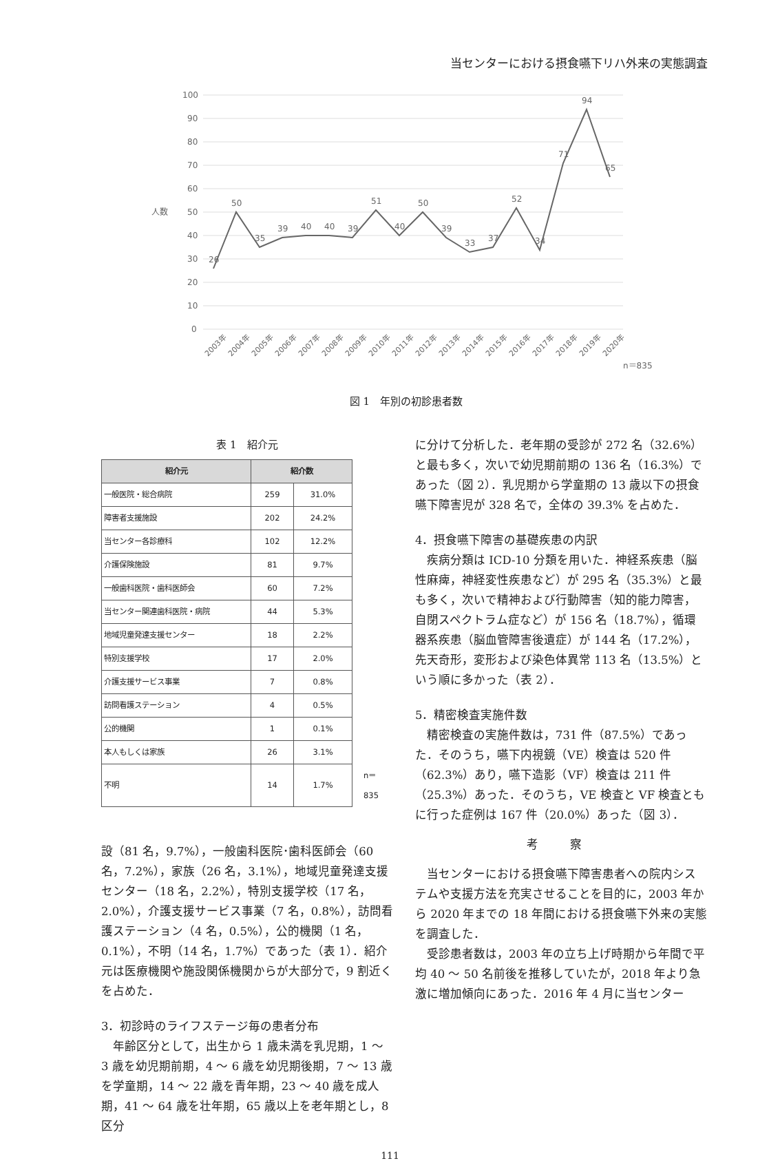当センターにおける摂食嚥下リハ外来の実態調査
100
90
80
70
60
50
40
30
20
10
0
人数
26
50
35
39
40
40
39
51
40
50
39
33
37
52
34
71
94
65
2003年
2004年
2005年
2006年
2007年
2008年
2009年
2010年
2011年
2012年
2013年
2014年
2015年
2016年
2017年
2018年
2019年
2020年
n＝835
図 1　年別の初診患者数
表 1　紹介元
| 紹介元 | 紹介数 | | |
| 一般医院・総合病院 | 259 | 31.0% | |
| 障害者支援施設 | 202 | 24.2% | |
| 当センター各診療科 | 102 | 12.2% | |
| 介護保険施設 | 81 | 9.7% | |
| 一般歯科医院・歯科医師会 | 60 | 7.2% | |
| 当センター関連歯科医院・病院 | 44 | 5.3% | |
| 地域児童発達支援センター | 18 | 2.2% | |
| 特別支援学校 | 17 | 2.0% | |
| 介護支援サービス事業 | 7 | 0.8% | |
| 訪問看護ステーション | 4 | 0.5% | |
| 公的機関 | 1 | 0.1% | |
| 本人もしくは家族 | 26 | 3.1% | |
| 不明 | 14 | 1.7% | n＝835 |
設（81 名，9.7%），一般歯科医院･歯科医師会（60 名，7.2%），家族（26 名，3.1%），地域児童発達支援センター（18 名，2.2%），特別支援学校（17 名，2.0%），介護支援サービス事業（7 名，0.8%），訪問看護ステーション（4 名，0.5%），公的機関（1 名，0.1%），不明（14 名，1.7%）であった（表 1）．紹介元は医療機関や施設関係機関からが大部分で，9 割近くを占めた．
3．初診時のライフステージ毎の患者分布
　年齢区分として，出生から 1 歳未満を乳児期，1 ～ 3 歳を幼児期前期，4 ～ 6 歳を幼児期後期，7 ～ 13 歳を学童期，14 ～ 22 歳を青年期，23 ～ 40 歳を成人期，41 ～ 64 歳を壮年期，65 歳以上を老年期とし，8 区分
に分けて分析した．老年期の受診が 272 名（32.6%）と最も多く，次いで幼児期前期の 136 名（16.3%）であった（図 2）．乳児期から学童期の 13 歳以下の摂食嚥下障害児が 328 名で，全体の 39.3% を占めた．
4．摂食嚥下障害の基礎疾患の内訳
　疾病分類は ICD-10 分類を用いた．神経系疾患（脳性麻痺，神経変性疾患など）が 295 名（35.3%）と最も多く，次いで精神および行動障害（知的能力障害，自閉スペクトラム症など）が 156 名（18.7%），循環器系疾患（脳血管障害後遺症）が 144 名（17.2%），先天奇形，変形および染色体異常 113 名（13.5%）という順に多かった（表 2）．
5．精密検査実施件数
　精密検査の実施件数は，731 件（87.5%）であった．そのうち，嚥下内視鏡（VE）検査は 520 件（62.3%）あり，嚥下造影（VF）検査は 211 件（25.3%）あった．そのうち，VE 検査と VF 検査ともに行った症例は 167 件（20.0%）あった（図 3）．
考 察
　当センターにおける摂食嚥下障害患者への院内システムや支援方法を充実させることを目的に，2003 年から 2020 年までの 18 年間における摂食嚥下外来の実態を調査した．
　受診患者数は，2003 年の立ち上げ時期から年間で平均 40 ～ 50 名前後を推移していたが，2018 年より急激に増加傾向にあった．2016 年 4 月に当センター
111